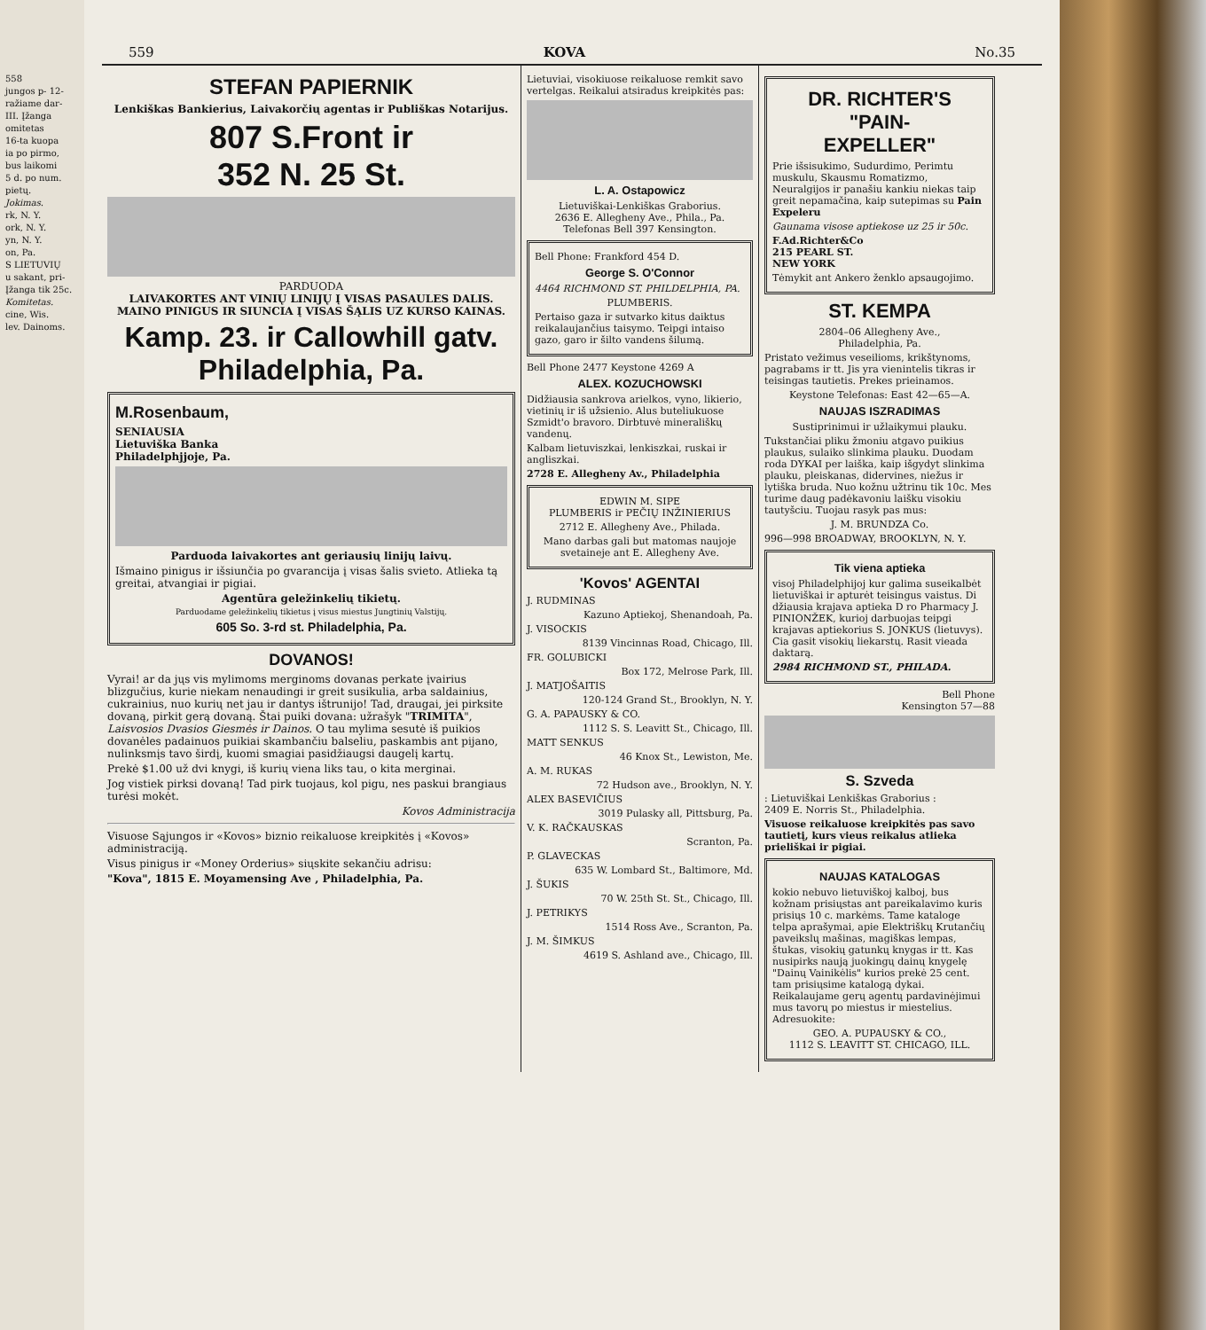558
jungos p- 12-
ražiame dar-
III. Įžanga
omitetas
16-ta kuopa
ia po pirmo,
bus laikomi
5 d. po num.
pietų.
Jokimas.
rk, N. Y.
ork, N. Y.
yn, N. Y.
on, Pa.
S LIETUVIŲ
u sakant, pri-
Įžanga tik 25c.
Komitetas.
cine, Wis.
lev. Dainoms.
559 KOVA No.35
STEFAN PAPIERNIK
Lenkiškas Bankierius, Laivakorčių agentas ir Publiškas Notarijus.
807 S.Front ir
352 N. 25 St.
PARDUODA
LAIVAKORTES ANT VINIŲ LINIJŲ Į VISAS PASAULES DALIS. MAINO PINIGUS IR SIUNCIA Į VISAS ŠĄLIS UZ KURSO KAINAS.
Kamp. 23. ir Callowhill gatv.
Philadelphia, Pa.
M.Rosenbaum,
SENIAUSIA
Lietuviška Banka
Philadelphjjoje, Pa.
Parduoda laivakortes ant geriausių linijų laivų.
Išmaino pinigus ir išsiunčia po gvarancija į visas šalis svieto. Atlieka tą greitai, atvangiai ir pigiai.
Agentūra geležinkelių tikietų.
Parduodame geležinkelių tikietus į visus miestus Jungtinių Valstijų.
605 So. 3-rd st. Philadelphia, Pa.
DOVANOS!
Vyrai! ar da jųs vis mylimoms merginoms dovanas perkate įvairius blizgučius, kurie niekam nenaudingi ir greit susikulia, arba saldainius, cukrainius, nuo kurių net jau ir dantys ištrunijo! Tad, draugai, jei pirksite dovaną, pirkit gerą dovaną. Štai puiki dovana: užrašyk "TRIMITA", Laisvosios Dvasios Giesmės ir Dainos. O tau mylima sesutė iš puikios dovanėles padainuos puikiai skambančiu balseliu, paskambis ant pijano, nulinksmįs tavo širdį, kuomi smagiai pasidžiaugsi daugelį kartų.
Prekė $1.00 už dvi knygi, iš kurių viena liks tau, o kita merginai.
Jog vistiek pirksi dovaną! Tad pirk tuojaus, kol pigu, nes paskui brangiaus turėsi mokėt.
Kovos Administracija
Visuose Sąjungos ir «Kovos» biznio reikaluose kreipkitės į «Kovos» administraciją.
Visus pinigus ir «Money Orderius» siųskite sekančiu adrisu:
"Kova", 1815 E. Moyamensing Ave , Philadelphia, Pa.
Lietuviai, visokiuose reikaluose remkit savo vertelgas. Reikalui atsiradus kreipkitės pas:
L. A. Ostapowicz
Lietuviškai-Lenkiškas Graborius.
2636 E. Allegheny Ave., Phila., Pa.
Telefonas Bell 397 Kensington.
Bell Phone: Frankford 454 D.
George S. O'Connor
4464 RICHMOND ST. PHILDELPHIA, PA.
PLUMBERIS.
Pertaiso gaza ir sutvarko kitus daiktus reikalaujančius taisymo. Teipgi intaiso gazo, garo ir šilto vandens šilumą.
Bell Phone 2477 Keystone 4269 A
ALEX. KOZUCHOWSKI
Didžiausia sankrova arielkos, vyno, likierio, vietinių ir iš užsienio. Alus buteliukuose Szmidt'o bravoro. Dirbtuvė minerališkų vandenų.
Kalbam lietuviszkai, lenkiszkai, ruskai ir angliszkai.
2728 E. Allegheny Av., Philadelphia
EDWIN M. SIPE
PLUMBERIS ir PEČIŲ INŽINIERIUS
2712 E. Allegheny Ave., Philada.
Mano darbas gali but matomas naujoje svetaineje ant E. Allegheny Ave.
'Kovos' AGENTAI
J. RUDMINAS
Kazuno Aptiekoj, Shenandoah, Pa.
J. VISOCKIS
8139 Vincinnas Road, Chicago, Ill.
FR. GOLUBICKI
Box 172, Melrose Park, Ill.
J. MATJOŠAITIS
120-124 Grand St., Brooklyn, N. Y.
G. A. PAPAUSKY & CO.
1112 S. S. Leavitt St., Chicago, Ill.
MATT SENKUS
46 Knox St., Lewiston, Me.
A. M. RUKAS
72 Hudson ave., Brooklyn, N. Y.
ALEX BASEVIČIUS
3019 Pulasky all, Pittsburg, Pa.
V. K. RAČKAUSKAS
Scranton, Pa.
P. GLAVECKAS
635 W. Lombard St., Baltimore, Md.
J. ŠUKIS
70 W. 25th St. St., Chicago, Ill.
J. PETRIKYS
1514 Ross Ave., Scranton, Pa.
J. M. ŠIMKUS
4619 S. Ashland ave., Chicago, Ill.
DR. RICHTER'S
"PAIN-
EXPELLER"
Prie išsisukimo, Sudurdimo, Perimtu muskulu, Skausmu Romatizmo, Neuralgijos ir panašiu kankiu niekas taip greit nepamačina, kaip sutepimas su Pain Expeleru
Gaunama visose aptiekose uz 25 ir 50c.
F.Ad.Richter&Co
215 PEARL ST.
NEW YORK
Tėmykit ant Ankero ženklo apsaugojimo.
ST. KEMPA
2804–06 Allegheny Ave.,
Philadelphia, Pa.
Pristato vežimus veseilioms, krikštynoms, pagrabams ir tt. Jis yra vienintelis tikras ir teisingas tautietis. Prekes prieinamos.
Keystone Telefonas: East 42—65—A.
NAUJAS ISZRADIMAS
Sustiprinimui ir užlaikymui plauku.
Tukstančiai pliku žmoniu atgavo puikius plaukus, sulaiko slinkima plauku. Duodam roda DYKAI per laiška, kaip išgydyt slinkima plauku, pleiskanas, didervines, niežus ir lytiška bruda. Nuo kožnu užtrinu tik 10c. Mes turime daug padėkavoniu laišku visokiu tautyšciu. Tuojau rasyk pas mus:
J. M. BRUNDZA Co.
996—998 BROADWAY, BROOKLYN, N. Y.
Tik viena aptieka
visoj Philadelphijoj kur galima suseikalbėt lietuviškai ir apturėt teisingus vaistus. Di džiausia krajava aptieka D ro Pharmacy J. PINIONŽEK, kurioj darbuojas teipgi krajavas aptiekorius S. JONKUS (lietuvys). Cia gasit visokių liekarstų. Rasit vieada daktarą.
2984 RICHMOND ST., PHILADA.
Bell Phone
Kensington 57—88
S. Szveda
: Lietuviškai Lenkiškas Graborius :
2409 E. Norris St., Philadelphia.
Visuose reikaluose kreipkitės pas savo tautietį, kurs vieus reikalus atlieka prieliškai ir pigiai.
NAUJAS KATALOGAS
kokio nebuvo lietuviškoj kalboj, bus kožnam prisiųstas ant pareikalavimo kuris prisiųs 10 c. markėms. Tame kataloge telpa aprašymai, apie Elektriškų Krutančių paveikslų mašinas, magiškas lempas, štukas, visokių gatunkų knygas ir tt. Kas nusipirks naują juokingų dainų knygelę "Dainų Vainikėlis" kurios prekė 25 cent. tam prisiųsime katalogą dykai. Reikalaujame gerų agentų pardavinėjimui mus tavorų po miestus ir miestelius. Adresuokite:
GEO. A. PUPAUSKY & CO.,
1112 S. LEAVITT ST. CHICAGO, ILL.